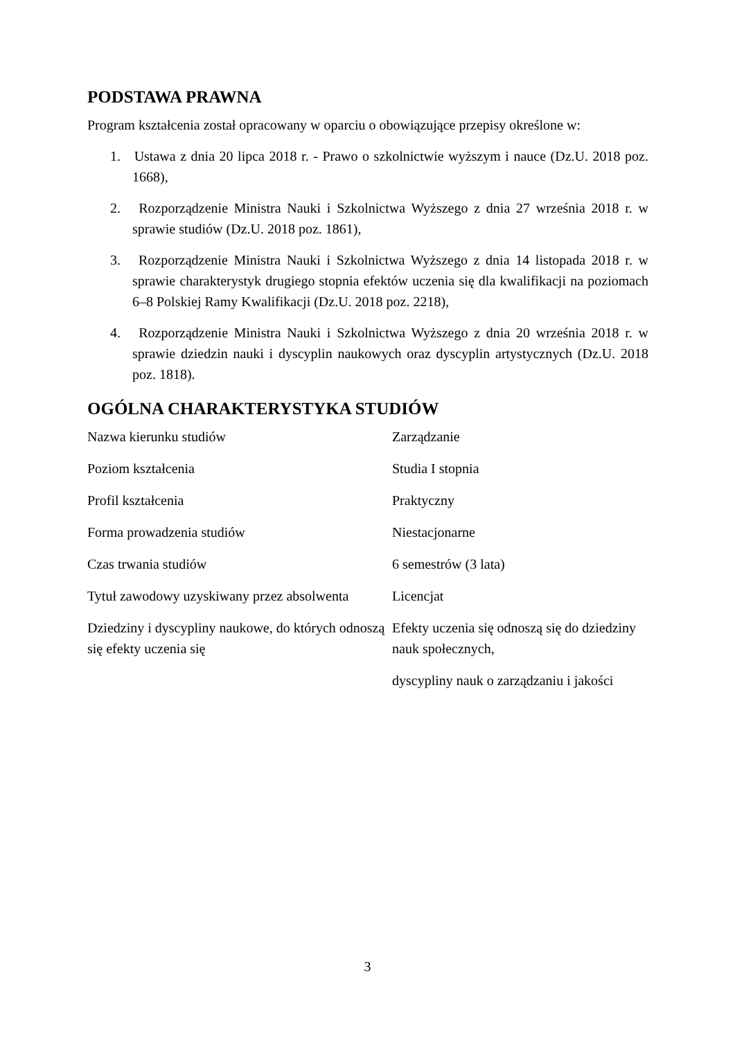PODSTAWA PRAWNA
Program kształcenia został opracowany w oparciu o obowiązujące przepisy określone w:
1. Ustawa z dnia 20 lipca 2018 r. - Prawo o szkolnictwie wyższym i nauce (Dz.U. 2018 poz. 1668),
2. Rozporządzenie Ministra Nauki i Szkolnictwa Wyższego z dnia 27 września 2018 r. w sprawie studiów (Dz.U. 2018 poz. 1861),
3. Rozporządzenie Ministra Nauki i Szkolnictwa Wyższego z dnia 14 listopada 2018 r. w sprawie charakterystyk drugiego stopnia efektów uczenia się dla kwalifikacji na poziomach 6–8 Polskiej Ramy Kwalifikacji (Dz.U. 2018 poz. 2218),
4. Rozporządzenie Ministra Nauki i Szkolnictwa Wyższego z dnia 20 września 2018 r. w sprawie dziedzin nauki i dyscyplin naukowych oraz dyscyplin artystycznych (Dz.U. 2018 poz. 1818).
OGÓLNA CHARAKTERYSTYKA STUDIÓW
| Nazwa kierunku studiów | Zarządzanie |
| Poziom kształcenia | Studia I stopnia |
| Profil kształcenia | Praktyczny |
| Forma prowadzenia studiów | Niestacjonarne |
| Czas trwania studiów | 6 semestrów (3 lata) |
| Tytuł zawodowy uzyskiwany przez absolwenta | Licencjat |
| Dziedziny i dyscypliny naukowe, do których odnoszą się efekty uczenia się | Efekty uczenia się odnoszą się do dziedziny nauk społecznych, dyscypliny nauk o zarządzaniu i jakości |
3